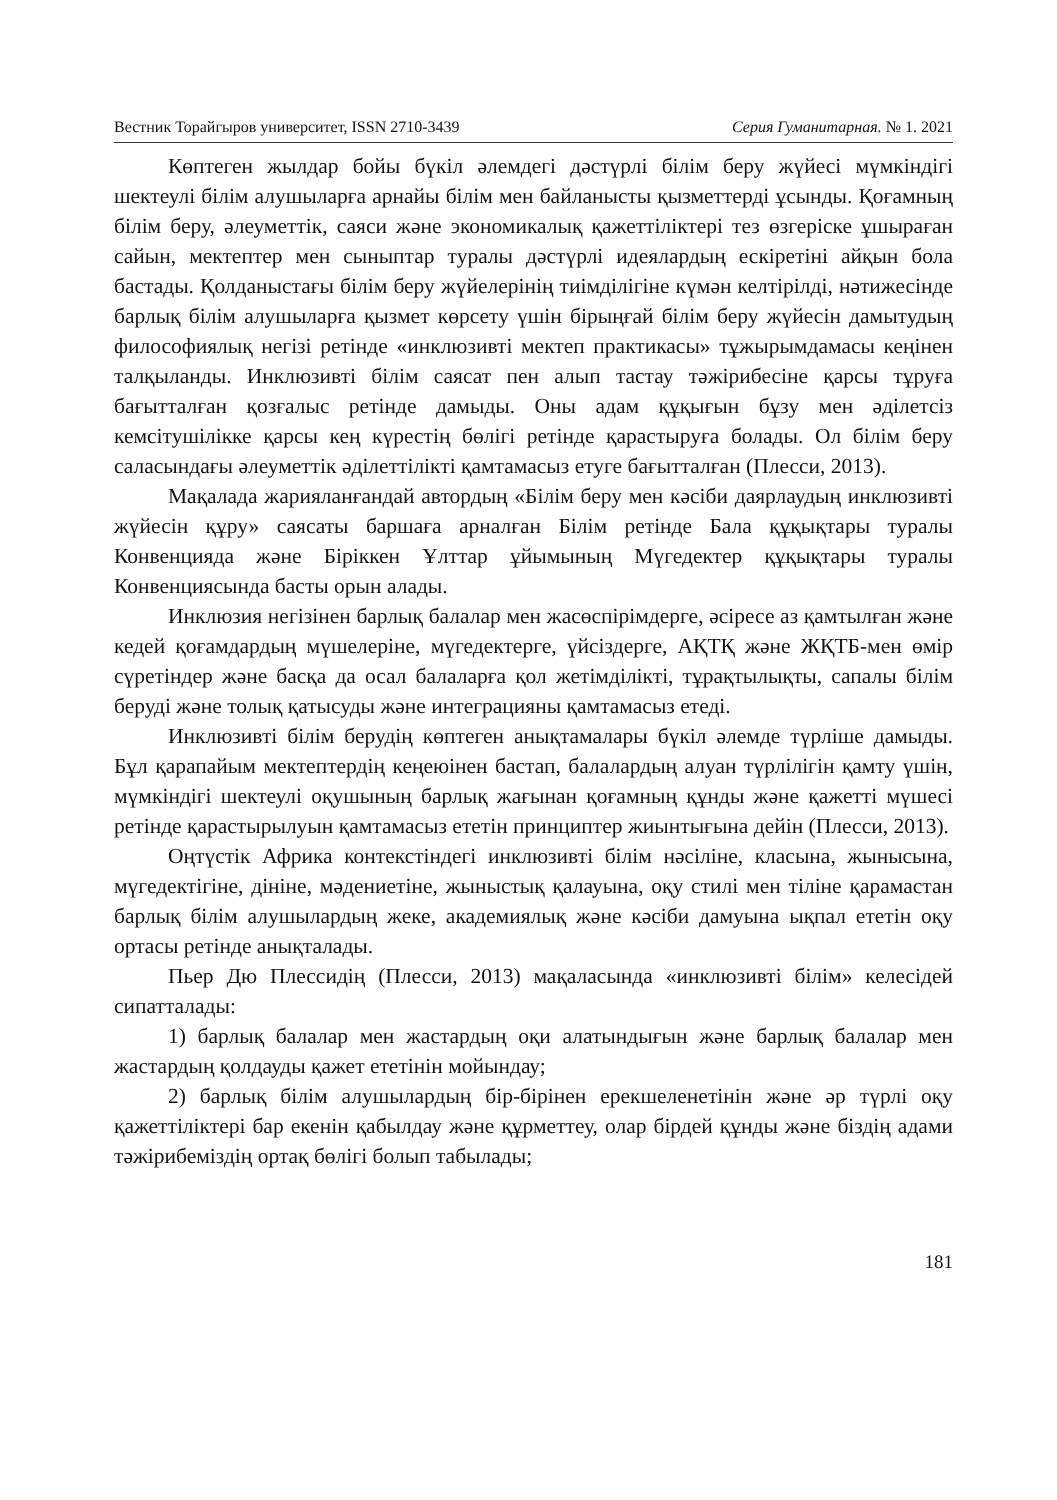Вестник Торайгыров университет, ISSN 2710-3439 Серия Гуманитарная. № 1. 2021
Көптеген жылдар бойы бүкіл әлемдегі дәстүрлі білім беру жүйесі мүмкіндігі шектеулі білім алушыларға арнайы білім мен байланысты қызметтерді ұсынды. Қоғамның білім беру, әлеуметтік, саяси және экономикалық қажеттіліктері тез өзгеріске ұшыраған сайын, мектептер мен сыныптар туралы дәстүрлі идеялардың ескіретіні айқын бола бастады. Қолданыстағы білім беру жүйелерінің тиімділігіне күмән келтірілді, нәтижесінде барлық білім алушыларға қызмет көрсету үшін бірыңғай білім беру жүйесін дамытудың философиялық негізі ретінде «инклюзивті мектеп практикасы» тұжырымдамасы кеңінен талқыланды. Инклюзивті білім саясат пен алып тастау тәжірибесіне қарсы тұруға бағытталған қозғалыс ретінде дамыды. Оны адам құқығын бұзу мен әділетсіз кемсітушілікке қарсы кең күрестің бөлігі ретінде қарастыруға болады. Ол білім беру саласындағы әлеуметтік әділеттілікті қамтамасыз етуге бағытталған (Плесси, 2013).
Мақалада жарияланғандай автордың «Білім беру мен кәсіби даярлаудың инклюзивті жүйесін құру» саясаты баршаға арналған Білім ретінде Бала құқықтары туралы Конвенцияда және Біріккен Ұлттар ұйымының Мүгедектер құқықтары туралы Конвенциясында басты орын алады.
Инклюзия негізінен барлық балалар мен жасөспірімдерге, әсіресе аз қамтылған және кедей қоғамдардың мүшелеріне, мүгедектерге, үйсіздерге, АҚТҚ және ЖҚТБ-мен өмір сүретіндер және басқа да осал балаларға қол жетімділікті, тұрақтылықты, сапалы білім беруді және толық қатысуды және интеграцияны қамтамасыз етеді.
Инклюзивті білім берудің көптеген анықтамалары бүкіл әлемде түрліше дамыды. Бұл қарапайым мектептердің кеңеюінен бастап, балалардың алуан түрлілігін қамту үшін, мүмкіндігі шектеулі оқушының барлық жағынан қоғамның құнды және қажетті мүшесі ретінде қарастырылуын қамтамасыз ететін принциптер жиынтығына дейін (Плесси, 2013).
Оңтүстік Африка контекстіндегі инклюзивті білім нәсіліне, класына, жынысына, мүгедектігіне, дініне, мәдениетіне, жыныстық қалауына, оқу стилі мен тіліне қарамастан барлық білім алушылардың жеке, академиялық және кәсіби дамуына ықпал ететін оқу ортасы ретінде анықталады.
Пьер Дю Плессидің (Плесси, 2013) мақаласында «инклюзивті білім» келесідей сипатталады:
1) барлық балалар мен жастардың оқи алатындығын және барлық балалар мен жастардың қолдауды қажет ететінін мойындау;
2) барлық білім алушылардың бір-бірінен ерекшеленетінін және әр түрлі оқу қажеттіліктері бар екенін қабылдау және құрметтеу, олар бірдей құнды және біздің адами тәжірибеміздің ортақ бөлігі болып табылады;
181